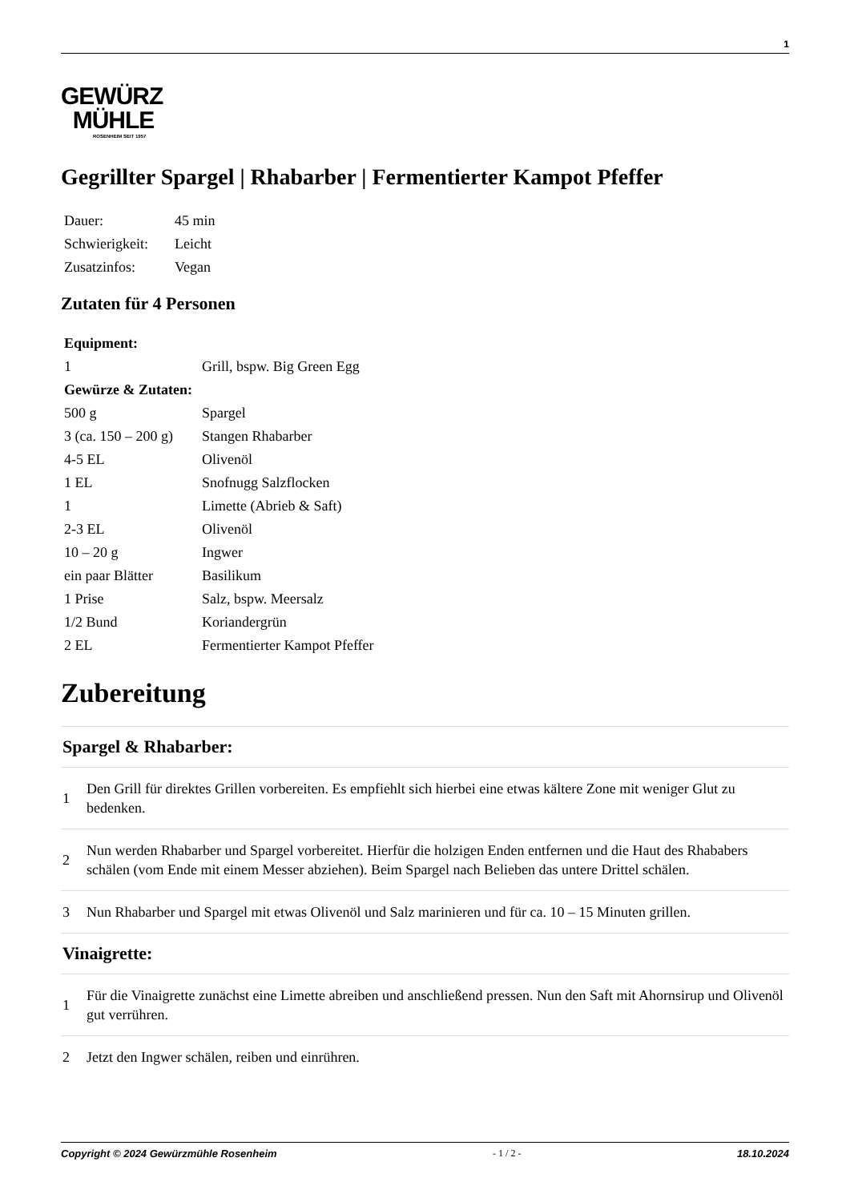1
GEWÜRZ
MÜHLE
ROSENHEIM SEIT 1957
Gegrillter Spargel | Rhabarber | Fermentierter Kampot Pfeffer
| Dauer: | 45 min |
| Schwierigkeit: | Leicht |
| Zusatzinfos: | Vegan |
Zutaten für 4 Personen
| Equipment: | |
| --- | --- |
| 1 | Grill, bspw. Big Green Egg |
| Gewürze & Zutaten: | |
| 500 g | Spargel |
| 3 (ca. 150 – 200 g) | Stangen Rhabarber |
| 4-5 EL | Olivenöl |
| 1 EL | Snofnugg Salzflocken |
| 1 | Limette (Abrieb & Saft) |
| 2-3 EL | Olivenöl |
| 10 – 20 g | Ingwer |
| ein paar Blätter | Basilikum |
| 1 Prise | Salz, bspw. Meersalz |
| 1/2 Bund | Koriandergrün |
| 2 EL | Fermentierter Kampot Pfeffer |
Zubereitung
Spargel & Rhabarber:
1
Den Grill für direktes Grillen vorbereiten. Es empfiehlt sich hierbei eine etwas kältere Zone mit weniger Glut zu bedenken.
2
Nun werden Rhabarber und Spargel vorbereitet. Hierfür die holzigen Enden entfernen und die Haut des Rhababers schälen (vom Ende mit einem Messer abziehen). Beim Spargel nach Belieben das untere Drittel schälen.
3
Nun Rhabarber und Spargel mit etwas Olivenöl und Salz marinieren und für ca. 10 – 15 Minuten grillen.
Vinaigrette:
1
Für die Vinaigrette zunächst eine Limette abreiben und anschließend pressen. Nun den Saft mit Ahornsirup und Olivenöl gut verrühren.
2
Jetzt den Ingwer schälen, reiben und einrühren.
Copyright © 2024 Gewürzmühle Rosenheim - 1 / 2 - 18.10.2024